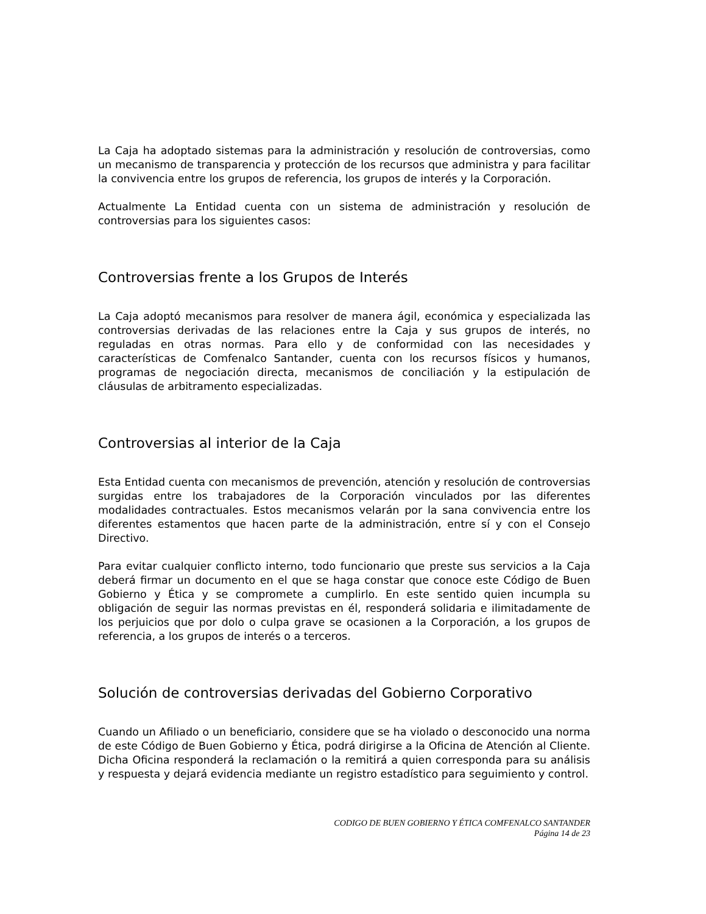La Caja ha adoptado sistemas para la administración y resolución de controversias, como un mecanismo de transparencia y protección de los recursos que administra y para facilitar la convivencia entre los grupos de referencia, los grupos de interés y la Corporación.
Actualmente La Entidad cuenta con un sistema de administración y resolución de controversias para los siguientes casos:
Controversias frente a los Grupos de Interés
La Caja adoptó mecanismos para resolver de manera ágil, económica y especializada las controversias derivadas de las relaciones entre la Caja y sus grupos de interés, no reguladas en otras normas. Para ello y de conformidad con las necesidades y características de Comfenalco Santander, cuenta con los recursos físicos y humanos, programas de negociación directa, mecanismos de conciliación y la estipulación de cláusulas de arbitramento especializadas.
Controversias al interior de la Caja
Esta Entidad cuenta con mecanismos de prevención, atención y resolución de controversias surgidas entre los trabajadores de la Corporación vinculados por las diferentes modalidades contractuales. Estos mecanismos velarán por la sana convivencia entre los diferentes estamentos que hacen parte de la administración, entre sí y con el Consejo Directivo.
Para evitar cualquier conflicto interno, todo funcionario que preste sus servicios a la Caja deberá firmar un documento en el que se haga constar que conoce este Código de Buen Gobierno y Ética y se compromete a cumplirlo. En este sentido quien incumpla su obligación de seguir las normas previstas en él, responderá solidaria e ilimitadamente de los perjuicios que por dolo o culpa grave se ocasionen a la Corporación, a los grupos de referencia, a los grupos de interés o a terceros.
Solución de controversias derivadas del Gobierno Corporativo
Cuando un Afiliado o un beneficiario, considere que se ha violado o desconocido una norma de este Código de Buen Gobierno y Ética, podrá dirigirse a la Oficina de Atención al Cliente. Dicha Oficina responderá la reclamación o la remitirá a quien corresponda para su análisis y respuesta y dejará evidencia mediante un registro estadístico para seguimiento y control.
CODIGO DE BUEN GOBIERNO Y ÉTICA COMFENALCO SANTANDER
Página 14 de 23